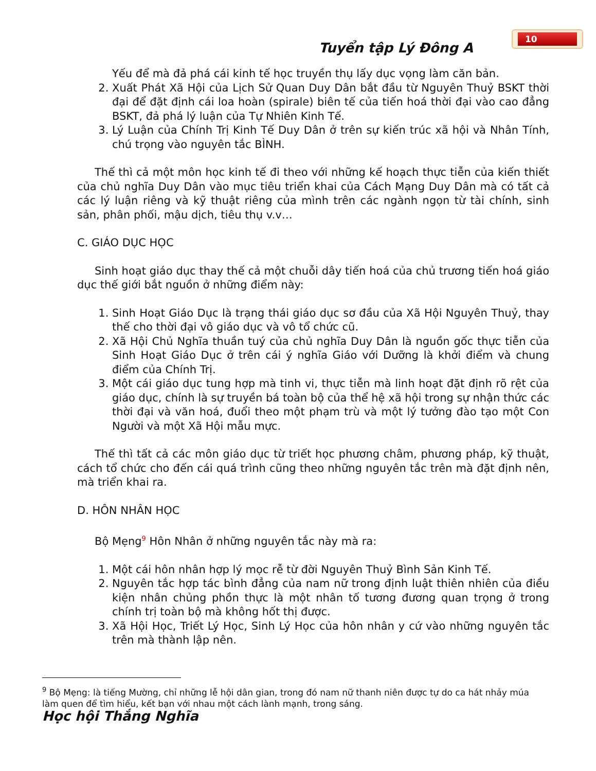10
Tuyển tập Lý Đông A
Yếu để mà đả phá cái kinh tế học truyền thụ lấy dục vọng làm căn bản.
2. Xuất Phát Xã Hội của Lịch Sử Quan Duy Dân bắt đầu từ Nguyên Thuỷ BSKT thời đại để đặt định cái loa hoàn (spirale) biên tế của tiến hoá thời đại vào cao đẳng BSKT, đả phá lý luận của Tự Nhiên Kinh Tế.
3. Lý Luận của Chính Trị Kinh Tế Duy Dân ở trên sự kiến trúc xã hội và Nhân Tính, chú trọng vào nguyên tắc BÌNH.
Thế thì cả một môn học kinh tế đi theo với những kế hoạch thực tiễn của kiến thiết của chủ nghĩa Duy Dân vào mục tiêu triển khai của Cách Mạng Duy Dân mà có tất cả các lý luận riêng và kỹ thuật riêng của mình trên các ngành ngọn từ tài chính, sinh sản, phân phối, mậu dịch, tiêu thụ v.v…
C. GIÁO DỤC HỌC
Sinh hoạt giáo dục thay thế cả một chuỗi dây tiến hoá của chủ trương tiến hoá giáo dục thế giới bắt nguồn ở những điểm này:
1. Sinh Hoạt Giáo Dục là trạng thái giáo dục sơ đầu của Xã Hội Nguyên Thuỷ, thay thế cho thời đại vô giáo dục và vô tổ chức cũ.
2. Xã Hội Chủ Nghĩa thuần tuý của chủ nghĩa Duy Dân là nguồn gốc thực tiễn của Sinh Hoạt Giáo Dục ở trên cái ý nghĩa Giáo với Dưỡng là khởi điểm và chung điểm của Chính Trị.
3. Một cái giáo dục tung hợp mà tinh vi, thực tiễn mà linh hoạt đặt định rõ rệt của giáo dục, chính là sự truyền bá toàn bộ của thể hệ xã hội trong sự nhận thức các thời đại và văn hoá, đuổi theo một phạm trù và một lý tưởng đào tạo một Con Người và một Xã Hội mẫu mực.
Thế thì tất cả các môn giáo dục từ triết học phương châm, phương pháp, kỹ thuật, cách tổ chức cho đến cái quá trình cũng theo những nguyên tắc trên mà đặt định nên, mà triển khai ra.
D. HÔN NHÂN HỌC
Bộ Mẹng<sup>9</sup> Hôn Nhân ở những nguyên tắc này mà ra:
1. Một cái hôn nhân hợp lý mọc rễ từ đời Nguyên Thuỷ Bình Sản Kinh Tế.
2. Nguyên tắc hợp tác bình đẳng của nam nữ trong định luật thiên nhiên của điều kiện nhân chủng phồn thực là một nhân tố tương đương quan trọng ở trong chính trị toàn bộ mà không hốt thị được.
3. Xã Hội Học, Triết Lý Học, Sinh Lý Học của hôn nhân y cứ vào những nguyên tắc trên mà thành lập nên.
<sup>9</sup> Bộ Mẹng: là tiếng Mường, chỉ những lễ hội dân gian, trong đó nam nữ thanh niên được tự do ca hát nhảy múa làm quen để tìm hiểu, kết bạn với nhau một cách lành mạnh, trong sáng.
Học hội Thắng Nghĩa